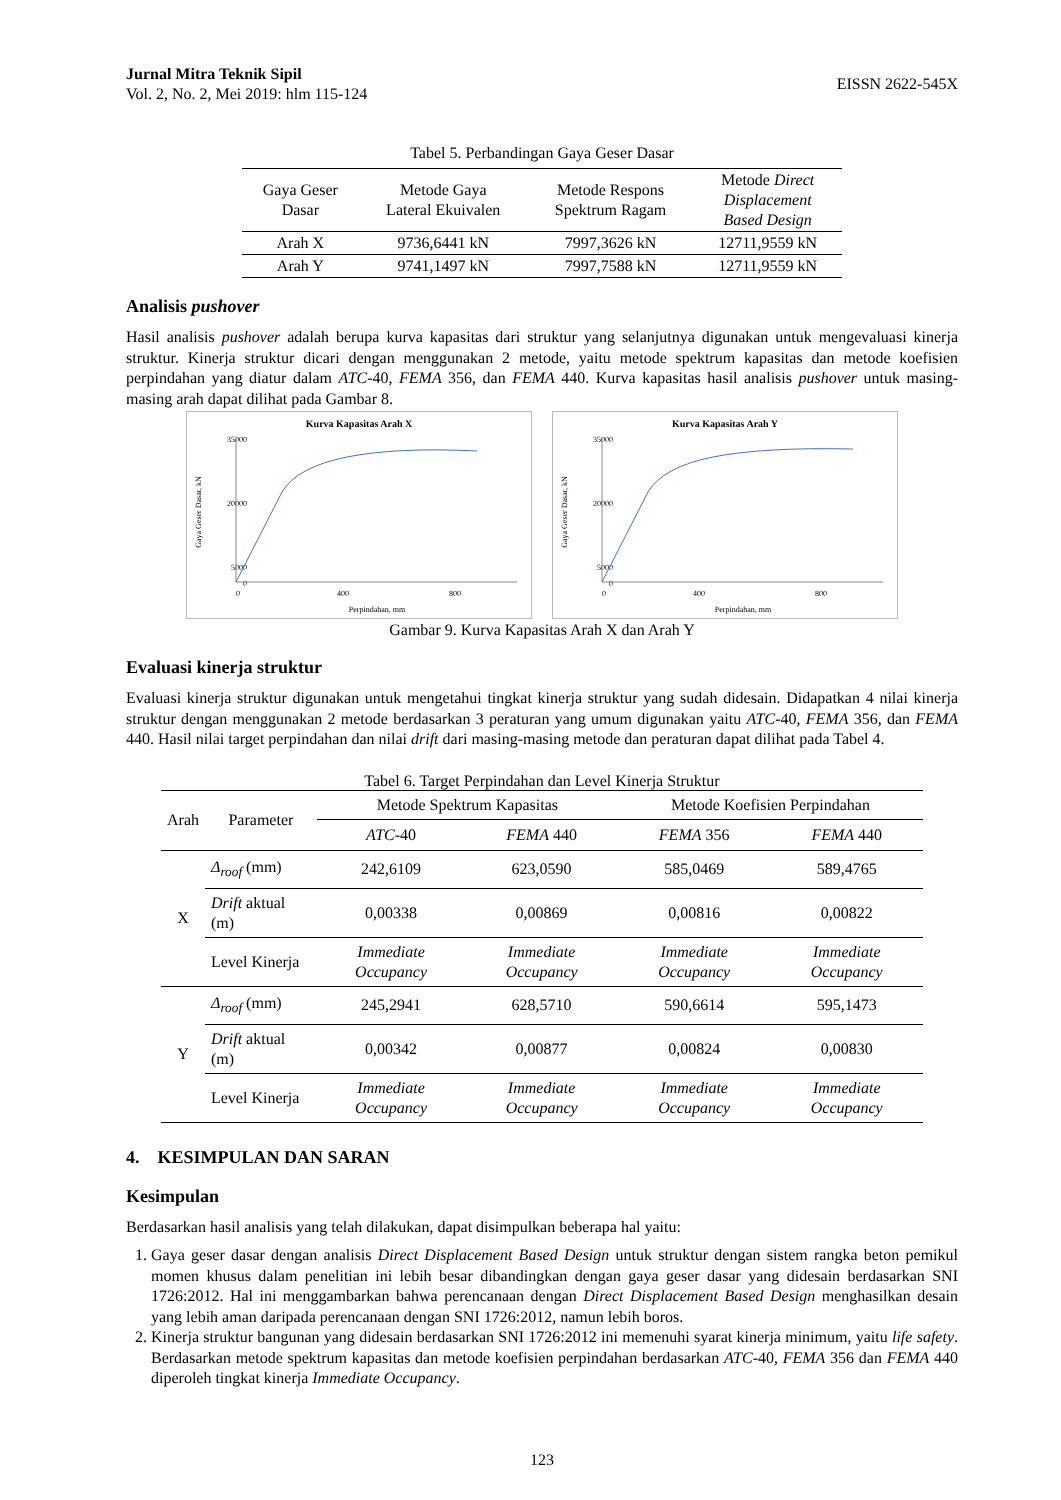Jurnal Mitra Teknik Sipil
Vol. 2, No. 2, Mei 2019: hlm 115-124
EISSN 2622-545X
Tabel 5. Perbandingan Gaya Geser Dasar
| Gaya Geser Dasar | Metode Gaya Lateral Ekuivalen | Metode Respons Spektrum Ragam | Metode Direct Displacement Based Design |
| --- | --- | --- | --- |
| Arah X | 9736,6441 kN | 7997,3626 kN | 12711,9559 kN |
| Arah Y | 9741,1497 kN | 7997,7588 kN | 12711,9559 kN |
Analisis pushover
Hasil analisis pushover adalah berupa kurva kapasitas dari struktur yang selanjutnya digunakan untuk mengevaluasi kinerja struktur. Kinerja struktur dicari dengan menggunakan 2 metode, yaitu metode spektrum kapasitas dan metode koefisien perpindahan yang diatur dalam ATC-40, FEMA 356, dan FEMA 440. Kurva kapasitas hasil analisis pushover untuk masing-masing arah dapat dilihat pada Gambar 8.
Kurva Kapasitas Arah X
35000
20000
5000
0
0
400
800
Perpindahan, mm
Gaya Geser Dasar, kN
Kurva Kapasitas Arah Y
35000
20000
5000
0
0
400
800
Perpindahan, mm
Gaya Geser Dasar, kN
Gambar 9. Kurva Kapasitas Arah X dan Arah Y
Evaluasi kinerja struktur
Evaluasi kinerja struktur digunakan untuk mengetahui tingkat kinerja struktur yang sudah didesain. Didapatkan 4 nilai kinerja struktur dengan menggunakan 2 metode berdasarkan 3 peraturan yang umum digunakan yaitu ATC-40, FEMA 356, dan FEMA 440. Hasil nilai target perpindahan dan nilai drift dari masing-masing metode dan peraturan dapat dilihat pada Tabel 4.
Tabel 6. Target Perpindahan dan Level Kinerja Struktur
| Arah | Parameter | Metode Spektrum Kapasitas | | Metode Koefisien Perpindahan | |
| --- | --- | --- | --- | --- | --- |
| | | ATC -40 | FEMA 440 | FEMA 356 | FEMA 440 |
| X | Δ<sub>roof</sub> (mm) | 242,6109 | 623,0590 | 585,0469 | 589,4765 |
| | Drift aktual (m) | 0,00338 | 0,00869 | 0,00816 | 0,00822 |
| | Level Kinerja | Immediate Occupancy | Immediate Occupancy | Immediate Occupancy | Immediate Occupancy |
| Y | Δ<sub>roof</sub> (mm) | 245,2941 | 628,5710 | 590,6614 | 595,1473 |
| | Drift aktual (m) | 0,00342 | 0,00877 | 0,00824 | 0,00830 |
| | Level Kinerja | Immediate Occupancy | Immediate Occupancy | Immediate Occupancy | Immediate Occupancy |
4. KESIMPULAN DAN SARAN
Kesimpulan
Berdasarkan hasil analisis yang telah dilakukan, dapat disimpulkan beberapa hal yaitu:
1. Gaya geser dasar dengan analisis Direct Displacement Based Design untuk struktur dengan sistem rangka beton pemikul momen khusus dalam penelitian ini lebih besar dibandingkan dengan gaya geser dasar yang didesain berdasarkan SNI 1726:2012. Hal ini menggambarkan bahwa perencanaan dengan Direct Displacement Based Design menghasilkan desain yang lebih aman daripada perencanaan dengan SNI 1726:2012, namun lebih boros.
2. Kinerja struktur bangunan yang didesain berdasarkan SNI 1726:2012 ini memenuhi syarat kinerja minimum, yaitu life safety. Berdasarkan metode spektrum kapasitas dan metode koefisien perpindahan berdasarkan ATC-40, FEMA 356 dan FEMA 440 diperoleh tingkat kinerja Immediate Occupancy.
123